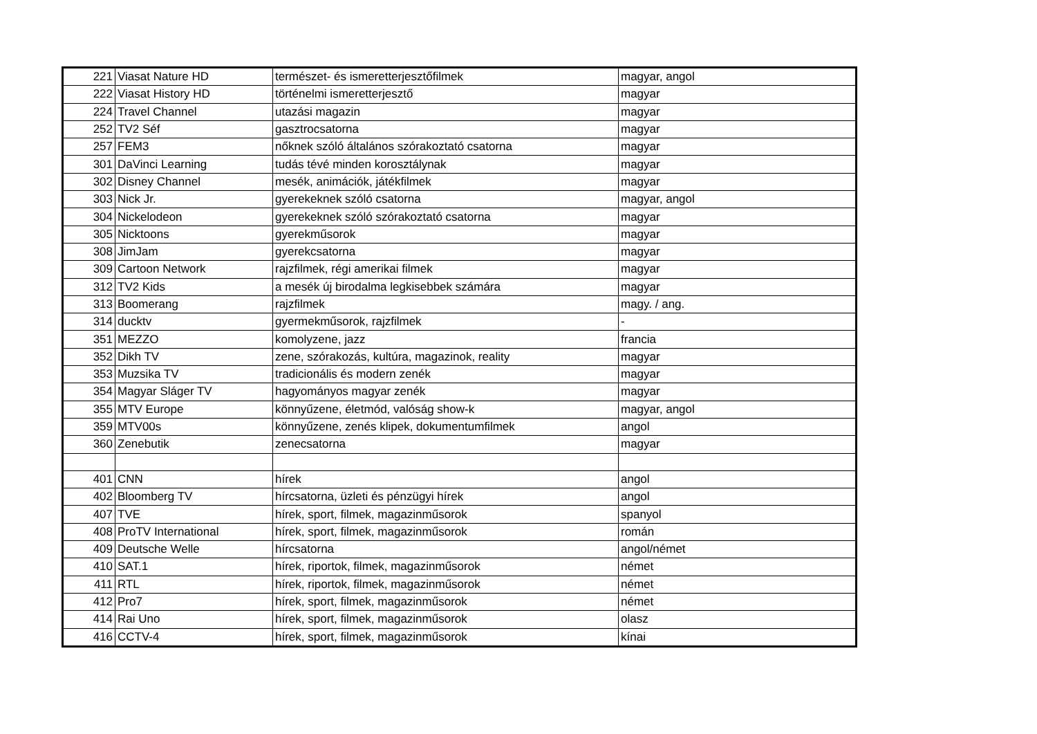| 221 | Viasat Nature HD | természet- és ismeretterjesztőfilmek | magyar, angol |
| 222 | Viasat History HD | történelmi ismeretterjesztő | magyar |
| 224 | Travel Channel | utazási magazin | magyar |
| 252 | TV2 Séf | gasztrocsatorna | magyar |
| 257 | FEM3 | nőknek szóló általános szórakoztató csatorna | magyar |
| 301 | DaVinci Learning | tudás tévé minden korosztálynak | magyar |
| 302 | Disney Channel | mesék, animációk, játékfilmek | magyar |
| 303 | Nick Jr. | gyerekeknek szóló csatorna | magyar, angol |
| 304 | Nickelodeon | gyerekeknek szóló szórakoztató csatorna | magyar |
| 305 | Nicktoons | gyerekműsorok | magyar |
| 308 | JimJam | gyerekcsatorna | magyar |
| 309 | Cartoon Network | rajzfilmek, régi amerikai filmek | magyar |
| 312 | TV2 Kids | a mesék új birodalma legkisebbek számára | magyar |
| 313 | Boomerang | rajzfilmek | magy. / ang. |
| 314 | ducktv | gyermekműsorok, rajzfilmek | - |
| 351 | MEZZO | komolyzene, jazz | francia |
| 352 | Dikh TV | zene, szórakozás, kultúra, magazinok, reality | magyar |
| 353 | Muzsika TV | tradicionális és modern zenék | magyar |
| 354 | Magyar Sláger TV | hagyományos magyar zenék | magyar |
| 355 | MTV Europe | könnyűzene, életmód, valóság show-k | magyar, angol |
| 359 | MTV00s | könnyűzene, zenés klipek, dokumentumfilmek | angol |
| 360 | Zenebutik | zenecsatorna | magyar |
| 401 | CNN | hírek | angol |
| 402 | Bloomberg TV | hírcsatorna, üzleti és pénzügyi hírek | angol |
| 407 | TVE | hírek, sport, filmek, magazinműsorok | spanyol |
| 408 | ProTV International | hírek, sport, filmek, magazinműsorok | román |
| 409 | Deutsche Welle | hírcsatorna | angol/német |
| 410 | SAT.1 | hírek, riportok, filmek, magazinműsorok | német |
| 411 | RTL | hírek, riportok, filmek, magazinműsorok | német |
| 412 | Pro7 | hírek, sport, filmek, magazinműsorok | német |
| 414 | Rai Uno | hírek, sport, filmek, magazinműsorok | olasz |
| 416 | CCTV-4 | hírek, sport, filmek, magazinműsorok | kínai |